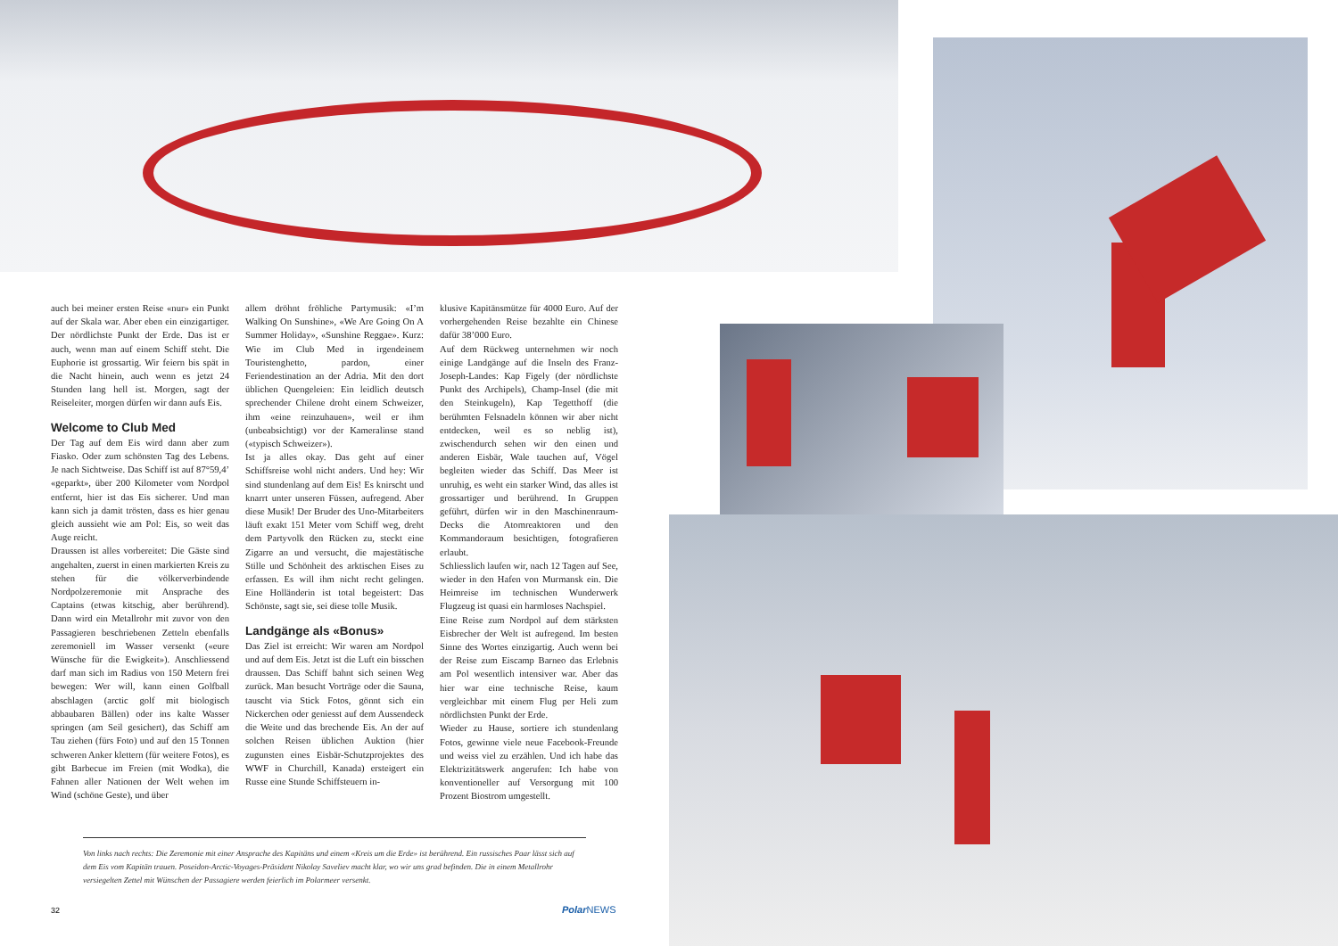auch bei meiner ersten Reise «nur» ein Punkt auf der Skala war. Aber eben ein einzigartiger. Der nördlichste Punkt der Erde. Das ist er auch, wenn man auf einem Schiff steht. Die Euphorie ist grossartig. Wir feiern bis spät in die Nacht hinein, auch wenn es jetzt 24 Stunden lang hell ist. Morgen, sagt der Reiseleiter, morgen dürfen wir dann aufs Eis.
Welcome to Club Med
Der Tag auf dem Eis wird dann aber zum Fiasko. Oder zum schönsten Tag des Lebens. Je nach Sichtweise. Das Schiff ist auf 87°59,4’ «geparkt», über 200 Kilometer vom Nordpol entfernt, hier ist das Eis sicherer. Und man kann sich ja damit trösten, dass es hier genau gleich aussieht wie am Pol: Eis, so weit das Auge reicht.
Draussen ist alles vorbereitet: Die Gäste sind angehalten, zuerst in einen markierten Kreis zu stehen für die völkerverbindende Nordpolzeremonie mit Ansprache des Captains (etwas kitschig, aber berührend). Dann wird ein Metallrohr mit zuvor von den Passagieren beschriebenen Zetteln ebenfalls zeremoniell im Wasser versenkt («eure Wünsche für die Ewigkeit»). Anschliessend darf man sich im Radius von 150 Metern frei bewegen: Wer will, kann einen Golfball abschlagen (arctic golf mit biologisch abbaubaren Bällen) oder ins kalte Wasser springen (am Seil gesichert), das Schiff am Tau ziehen (fürs Foto) und auf den 15 Tonnen schweren Anker klettern (für weitere Fotos), es gibt Barbecue im Freien (mit Wodka), die Fahnen aller Nationen der Welt wehen im Wind (schöne Geste), und über
allem dröhnt fröhliche Partymusik: «I’m Walking On Sunshine», «We Are Going On A Summer Holiday», «Sunshine Reggae». Kurz: Wie im Club Med in irgendeinem Touristenghetto, pardon, einer Feriendestination an der Adria. Mit den dort üblichen Quengeleien: Ein leidlich deutsch sprechender Chilene droht einem Schweizer, ihm «eine reinzuhauen», weil er ihm (unbeabsichtigt) vor der Kameralinse stand («typisch Schweizer»).
Ist ja alles okay. Das geht auf einer Schiffsreise wohl nicht anders. Und hey: Wir sind stundenlang auf dem Eis! Es knirscht und knarrt unter unseren Füssen, aufregend. Aber diese Musik! Der Bruder des Uno-Mitarbeiters läuft exakt 151 Meter vom Schiff weg, dreht dem Partyvolk den Rücken zu, steckt eine Zigarre an und versucht, die majestätische Stille und Schönheit des arktischen Eises zu erfassen. Es will ihm nicht recht gelingen. Eine Holländerin ist total begeistert: Das Schönste, sagt sie, sei diese tolle Musik.
Landgänge als «Bonus»
Das Ziel ist erreicht: Wir waren am Nordpol und auf dem Eis. Jetzt ist die Luft ein bisschen draussen. Das Schiff bahnt sich seinen Weg zurück. Man besucht Vorträge oder die Sauna, tauscht via Stick Fotos, gönnt sich ein Nickerchen oder geniesst auf dem Aussendeck die Weite und das brechende Eis. An der auf solchen Reisen üblichen Auktion (hier zugunsten eines Eisbär-Schutzprojektes des WWF in Churchill, Kanada) ersteigert ein Russe eine Stunde Schiffsteuern in-
klusive Kapitänsmütze für 4000 Euro. Auf der vorhergehenden Reise bezahlte ein Chinese dafür 38’000 Euro.
Auf dem Rückweg unternehmen wir noch einige Landgänge auf die Inseln des Franz-Joseph-Landes: Kap Figely (der nördlichste Punkt des Archipels), Champ-Insel (die mit den Steinkugeln), Kap Tegetthoff (die berühmten Felsnadeln können wir aber nicht entdecken, weil es so neblig ist), zwischendurch sehen wir den einen und anderen Eisbär, Wale tauchen auf, Vögel begleiten wieder das Schiff. Das Meer ist unruhig, es weht ein starker Wind, das alles ist grossartiger und berührend. In Gruppen geführt, dürfen wir in den Maschinenraum-Decks die Atomreaktoren und den Kommandoraum besichtigen, fotografieren erlaubt.
Schliesslich laufen wir, nach 12 Tagen auf See, wieder in den Hafen von Murmansk ein. Die Heimreise im technischen Wunderwerk Flugzeug ist quasi ein harmloses Nachspiel.
Eine Reise zum Nordpol auf dem stärksten Eisbrecher der Welt ist aufregend. Im besten Sinne des Wortes einzigartig. Auch wenn bei der Reise zum Eiscamp Barneo das Erlebnis am Pol wesentlich intensiver war. Aber das hier war eine technische Reise, kaum vergleichbar mit einem Flug per Heli zum nördlichsten Punkt der Erde.
Wieder zu Hause, sortiere ich stundenlang Fotos, gewinne viele neue Facebook-Freunde und weiss viel zu erzählen. Und ich habe das Elektrizitätswerk angerufen: Ich habe von konventioneller auf Versorgung mit 100 Prozent Biostrom umgestellt.
Von links nach rechts: Die Zeremonie mit einer Ansprache des Kapitäns und einem «Kreis um die Erde» ist berührend. Ein russisches Paar lässt sich auf dem Eis vom Kapitän trauen. Poseidon-Arctic-Voyages-Präsident Nikolay Saveliev macht klar, wo wir uns grad befinden. Die in einem Metallrohr versiegelten Zettel mit Wünschen der Passagiere werden feierlich im Polarmeer versenkt.
32 Polar NEWS